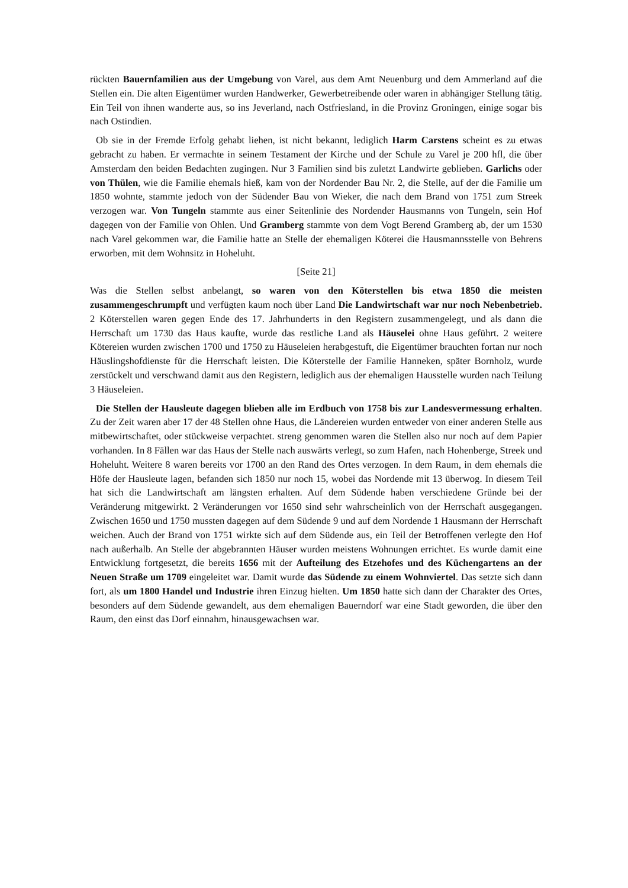rückten Bauernfamilien aus der Umgebung von Varel, aus dem Amt Neuenburg und dem Ammerland auf die Stellen ein. Die alten Eigentümer wurden Handwerker, Gewerbetreibende oder waren in abhängiger Stellung tätig. Ein Teil von ihnen wanderte aus, so ins Jeverland, nach Ostfriesland, in die Provinz Groningen, einige sogar bis nach Ostindien.
Ob sie in der Fremde Erfolg gehabt liehen, ist nicht bekannt, lediglich Harm Carstens scheint es zu etwas gebracht zu haben. Er vermachte in seinem Testament der Kirche und der Schule zu Varel je 200 hfl, die über Amsterdam den beiden Bedachten zugingen. Nur 3 Familien sind bis zuletzt Landwirte geblieben. Garlichs oder von Thülen, wie die Familie ehemals hieß, kam von der Nordender Bau Nr. 2, die Stelle, auf der die Familie um 1850 wohnte, stammte jedoch von der Südender Bau von Wieker, die nach dem Brand von 1751 zum Streek verzogen war. Von Tungeln stammte aus einer Seitenlinie des Nordender Hausmanns von Tungeln, sein Hof dagegen von der Familie von Ohlen. Und Gramberg stammte von dem Vogt Berend Gramberg ab, der um 1530 nach Varel gekommen war, die Familie hatte an Stelle der ehemaligen Köterei die Hausmannsstelle von Behrens erworben, mit dem Wohnsitz in Hoheluht.
[Seite 21]
Was die Stellen selbst anbelangt, so waren von den Köterstellen bis etwa 1850 die meisten zusammengeschrumpft und verfügten kaum noch über Land Die Landwirtschaft war nur noch Nebenbetrieb. 2 Köterstellen waren gegen Ende des 17. Jahrhunderts in den Registern zusammengelegt, und als dann die Herrschaft um 1730 das Haus kaufte, wurde das restliche Land als Häuselei ohne Haus geführt. 2 weitere Kötereien wurden zwischen 1700 und 1750 zu Häuseleien herabgestuft, die Eigentümer brauchten fortan nur noch Häuslingshofdienste für die Herrschaft leisten. Die Köterstelle der Familie Hanneken, später Bornholz, wurde zerstückelt und verschwand damit aus den Registern, lediglich aus der ehemaligen Hausstelle wurden nach Teilung 3 Häuseleien.
Die Stellen der Hausleute dagegen blieben alle im Erdbuch von 1758 bis zur Landesvermessung erhalten. Zu der Zeit waren aber 17 der 48 Stellen ohne Haus, die Ländereien wurden entweder von einer anderen Stelle aus mitbewirtschaftet, oder stückweise verpachtet. streng genommen waren die Stellen also nur noch auf dem Papier vorhanden. In 8 Fällen war das Haus der Stelle nach auswärts verlegt, so zum Hafen, nach Hohenberge, Streek und Hoheluht. Weitere 8 waren bereits vor 1700 an den Rand des Ortes verzogen. In dem Raum, in dem ehemals die Höfe der Hausleute lagen, befanden sich 1850 nur noch 15, wobei das Nordende mit 13 überwog. In diesem Teil hat sich die Landwirtschaft am längsten erhalten. Auf dem Südende haben verschiedene Gründe bei der Veränderung mitgewirkt. 2 Veränderungen vor 1650 sind sehr wahrscheinlich von der Herrschaft ausgegangen. Zwischen 1650 und 1750 mussten dagegen auf dem Südende 9 und auf dem Nordende 1 Hausmann der Herrschaft weichen. Auch der Brand von 1751 wirkte sich auf dem Südende aus, ein Teil der Betroffenen verlegte den Hof nach außerhalb. An Stelle der abgebrannten Häuser wurden meistens Wohnungen errichtet. Es wurde damit eine Entwicklung fortgesetzt, die bereits 1656 mit der Aufteilung des Etzehofes und des Küchengartens an der Neuen Straße um 1709 eingeleitet war. Damit wurde das Südende zu einem Wohnviertel. Das setzte sich dann fort, als um 1800 Handel und Industrie ihren Einzug hielten. Um 1850 hatte sich dann der Charakter des Ortes, besonders auf dem Südende gewandelt, aus dem ehemaligen Bauerndorf war eine Stadt geworden, die über den Raum, den einst das Dorf einnahm, hinausgewachsen war.